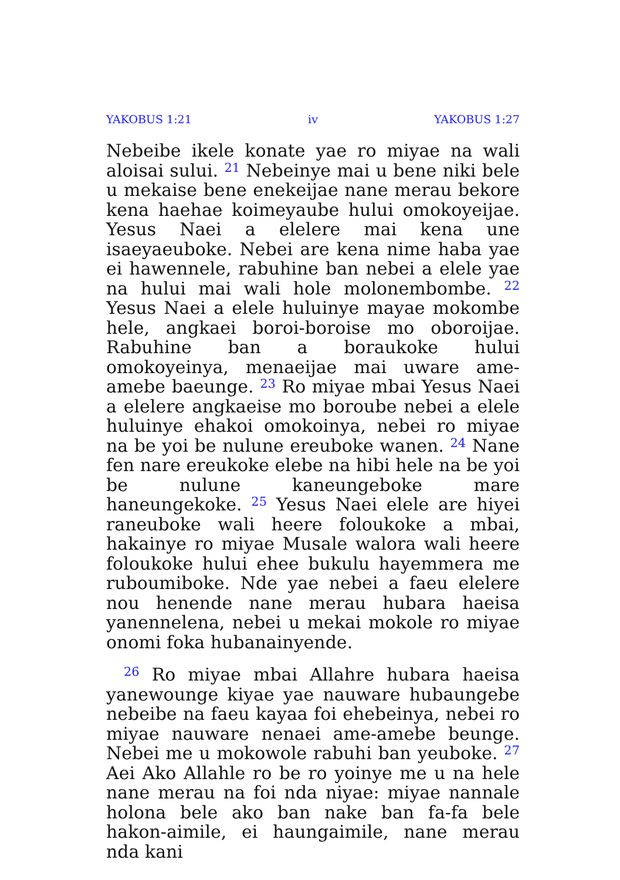YAKOBUS 1:21 iv YAKOBUS 1:27
Nebeibe ikele konate yae ro miyae na wali aloisai sului. <sup>21</sup> Nebeinye mai u bene niki bele u mekaise bene enekeijae nane merau bekore kena haehae koimeyaube hului omokoyeijae. Yesus Naei a elelere mai kena une isaeyaeuboke. Nebei are kena nime haba yae ei hawennele, rabuhine ban nebei a elele yae na hului mai wali hole molonembombe. <sup>22</sup> Yesus Naei a elele huluinye mayae mokombe hele, angkaei boroi-boroise mo oboroijae. Rabuhine ban a boraukoke hului omokoyeinya, menaeijae mai uware ame-amebe baeunge. <sup>23</sup> Ro miyae mbai Yesus Naei a elelere angkaeise mo boroube nebei a elele huluinye ehakoi omokoinya, nebei ro miyae na be yoi be nulune ereuboke wanen. <sup>24</sup> Nane fen nare ereukoke elebe na hibi hele na be yoi be nulune kaneungeboke mare haneungekoke. <sup>25</sup> Yesus Naei elele are hiyei raneuboke wali heere foloukoke a mbai, hakainye ro miyae Musale walora wali heere foloukoke hului ehee bukulu hayemmera me ruboumiboke. Nde yae nebei a faeu elelere nou henende nane merau hubara haeisa yanennelena, nebei u mekai mokole ro miyae onomi foka hubanainyende.
<sup>26</sup> Ro miyae mbai Allahre hubara haeisa yanewounge kiyae yae nauware hubaungebe nebeibe na faeu kayaa foi ehebeinya, nebei ro miyae nauware nenaei ame-amebe beunge. Nebei me u mokowole rabuhi ban yeuboke. <sup>27</sup> Aei Ako Allahle ro be ro yoinye me u na hele nane merau na foi nda niyae: miyae nannale holona bele ako ban nake ban fa-fa bele hakon-aimile, ei haungaimile, nane merau nda kani